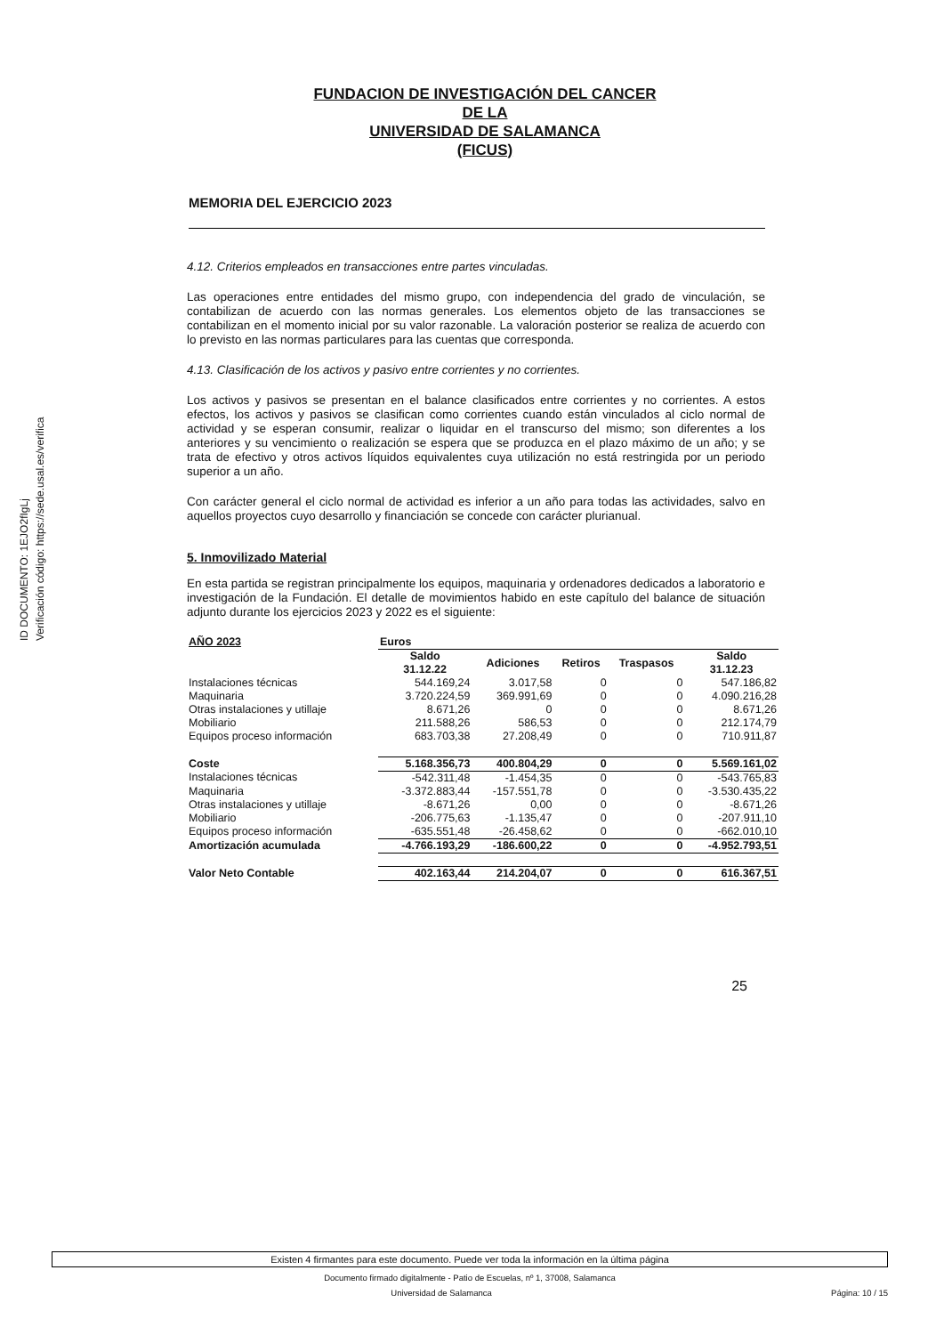ID DOCUMENTO: 1EJO2fIgLj
Verificación código: https://sede.usal.es/verifica
FUNDACION DE INVESTIGACIÓN DEL CANCER
DE LA
UNIVERSIDAD DE SALAMANCA
(FICUS)
MEMORIA DEL EJERCICIO 2023
4.12. Criterios empleados en transacciones entre partes vinculadas.
Las operaciones entre entidades del mismo grupo, con independencia del grado de vinculación, se contabilizan de acuerdo con las normas generales. Los elementos objeto de las transacciones se contabilizan en el momento inicial por su valor razonable. La valoración posterior se realiza de acuerdo con lo previsto en las normas particulares para las cuentas que corresponda.
4.13. Clasificación de los activos y pasivo entre corrientes y no corrientes.
Los activos y pasivos se presentan en el balance clasificados entre corrientes y no corrientes. A estos efectos, los activos y pasivos se clasifican como corrientes cuando están vinculados al ciclo normal de actividad y se esperan consumir, realizar o liquidar en el transcurso del mismo; son diferentes a los anteriores y su vencimiento o realización se espera que se produzca en el plazo máximo de un año; y se trata de efectivo y otros activos líquidos equivalentes cuya utilización no está restringida por un periodo superior a un año.
Con carácter general el ciclo normal de actividad es inferior a un año para todas las actividades, salvo en aquellos proyectos cuyo desarrollo y financiación se concede con carácter plurianual.
5. Inmovilizado Material
En esta partida se registran principalmente los equipos, maquinaria y ordenadores dedicados a laboratorio e investigación de la Fundación. El detalle de movimientos habido en este capítulo del balance de situación adjunto durante los ejercicios 2023 y 2022 es el siguiente:
| AÑO 2023 | Euros | | | | |
| | Saldo 31.12.22 | Adiciones | Retiros | Traspasos | Saldo 31.12.23 |
| Instalaciones técnicas | 544.169,24 | 3.017,58 | 0 | 0 | 547.186,82 |
| Maquinaria | 3.720.224,59 | 369.991,69 | 0 | 0 | 4.090.216,28 |
| Otras instalaciones y utillaje | 8.671,26 | 0 | 0 | 0 | 8.671,26 |
| Mobiliario | 211.588,26 | 586,53 | 0 | 0 | 212.174,79 |
| Equipos proceso información | 683.703,38 | 27.208,49 | 0 | 0 | 710.911,87 |
| Coste | 5.168.356,73 | 400.804,29 | 0 | 0 | 5.569.161,02 |
| Instalaciones técnicas | -542.311,48 | -1.454,35 | 0 | 0 | -543.765,83 |
| Maquinaria | -3.372.883,44 | -157.551,78 | 0 | 0 | -3.530.435,22 |
| Otras instalaciones y utillaje | -8.671,26 | 0,00 | 0 | 0 | -8.671,26 |
| Mobiliario | -206.775,63 | -1.135,47 | 0 | 0 | -207.911,10 |
| Equipos proceso información | -635.551,48 | -26.458,62 | 0 | 0 | -662.010,10 |
| Amortización acumulada | -4.766.193,29 | -186.600,22 | 0 | 0 | -4.952.793,51 |
| Valor Neto Contable | 402.163,44 | 214.204,07 | 0 | 0 | 616.367,51 |
25
Existen 4 firmantes para este documento. Puede ver toda la información en la última página
Documento firmado digitalmente - Patio de Escuelas, nº 1, 37008, Salamanca
Universidad de Salamanca Página: 10 / 15